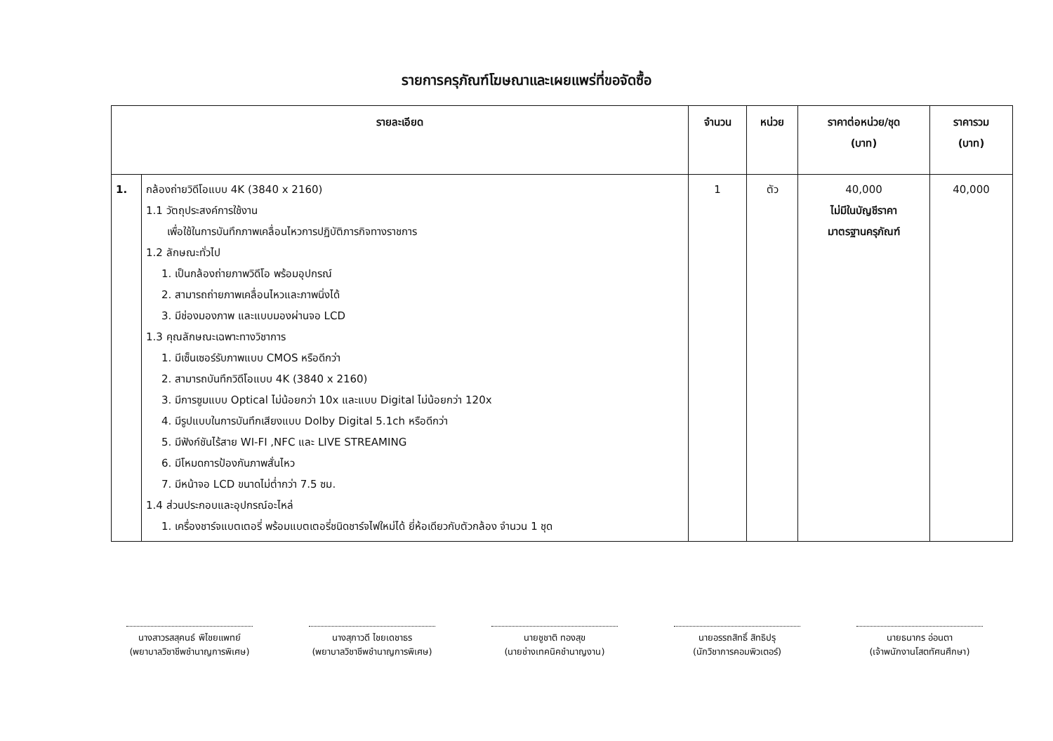รายการครุภัณฑ์โฆษณาและเผยแพร่ที่ขอจัดซื้อ
| รายละเอียด | | จำนวน | หน่วย | ราคาต่อหน่วย/ชุด (บาท) | ราคารวม (บาท) |
| --- | --- | --- | --- | --- | --- |
| 1. | กล้องถ่ายวิดีโอแบบ 4K (3840 x 2160) 1.1 วัตถุประสงค์การใช้งาน เพื่อใช้ในการบันทึกภาพเคลื่อนไหวการปฏิบัติภารกิจทางราชการ 1.2 ลักษณะทั่วไป 1. เป็นกล้องถ่ายภาพวิดีโอ พร้อมอุปกรณ์ 2. สามารถถ่ายภาพเคลื่อนไหวและภาพนิ่งได้ 3. มีช่องมองภาพ และแบบมองผ่านจอ LCD 1.3 คุณลักษณะเฉพาะทางวิชาการ 1. มีเซ็นเซอร์รับภาพแบบ CMOS หรือดีกว่า 2. สามารถบันทึกวิดีโอแบบ 4K (3840 x 2160) 3. มีการซูมแบบ Optical ไม่น้อยกว่า 10x และแบบ Digital ไม่น้อยกว่า 120x 4. มีรูปแบบในการบันทึกเสียงแบบ Dolby Digital 5.1ch หรือดีกว่า 5. มีฟังก์ชันไร้สาย WI-FI ,NFC และ LIVE STREAMING 6. มีโหมดการป้องกันภาพสั่นไหว 7. มีหน้าจอ LCD ขนาดไม่ต่ำกว่า 7.5 ซม. 1.4 ส่วนประกอบและอุปกรณ์อะไหล่ 1. เครื่องชาร์จแบตเตอรี่ พร้อมแบตเตอรี่ชนิดชาร์จไฟใหม่ได้ ยี่ห้อเดียวกับตัวกล้อง จำนวน 1 ชุด | 1 | ตัว | 40,000 ไม่มีในบัญชีราคา มาตรฐานครุภัณฑ์ | 40,000 |
นางสาวรสสุคนธ์ พิไชยแพทย์
(พยาบาลวิชาชีพชำนาญการพิเศษ)
นางสุภาวดี ไชยเดชาธร
(พยาบาลวิชาชีพชำนาญการพิเศษ)
นายชูชาติ ทองสุข
(นายช่างเทคนิคชำนาญงาน)
นายอรรถสิทธิ์ สิทธิปรุ
(นักวิชาการคอมพิวเตอร์)
นายธนากร อ่อนตา
(เจ้าพนักงานโสตทัศนศึกษา)